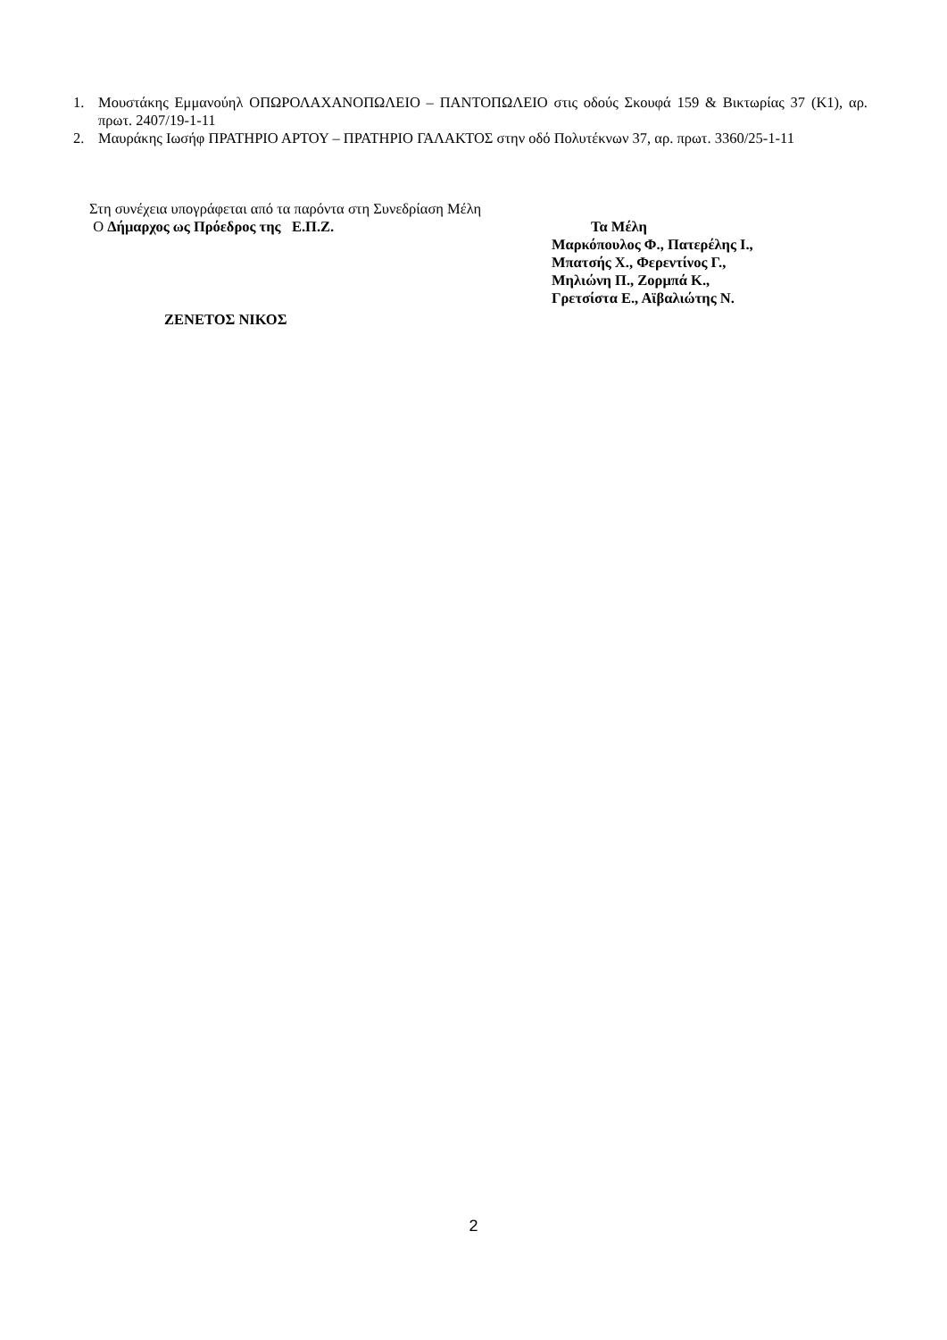1. Μουστάκης Εμμανούηλ ΟΠΩΡΟΛΑΧΑΝΟΠΩΛΕΙΟ – ΠΑΝΤΟΠΩΛΕΙΟ στις οδούς Σκουφά 159 & Βικτωρίας 37 (Κ1), αρ. πρωτ. 2407/19-1-11
2. Μαυράκης Ιωσήφ ΠΡΑΤΗΡΙΟ ΑΡΤΟΥ – ΠΡΑΤΗΡΙΟ ΓΑΛΑΚΤΟΣ στην οδό Πολυτέκνων 37, αρ. πρωτ. 3360/25-1-11
Στη συνέχεια υπογράφεται από τα παρόντα στη Συνεδρίαση Μέλη
Ο Δήμαρχος ως Πρόεδρος της Ε.Π.Ζ. Τα Μέλη
Μαρκόπουλος Φ., Πατερέλης Ι.,
Μπατσής Χ., Φερεντίνος Γ.,
Μηλιώνη Π., Ζορμπά Κ.,
Γρετσίστα Ε., Αϊβαλιώτης Ν.
ΖΕΝΕΤΟΣ ΝΙΚΟΣ
2